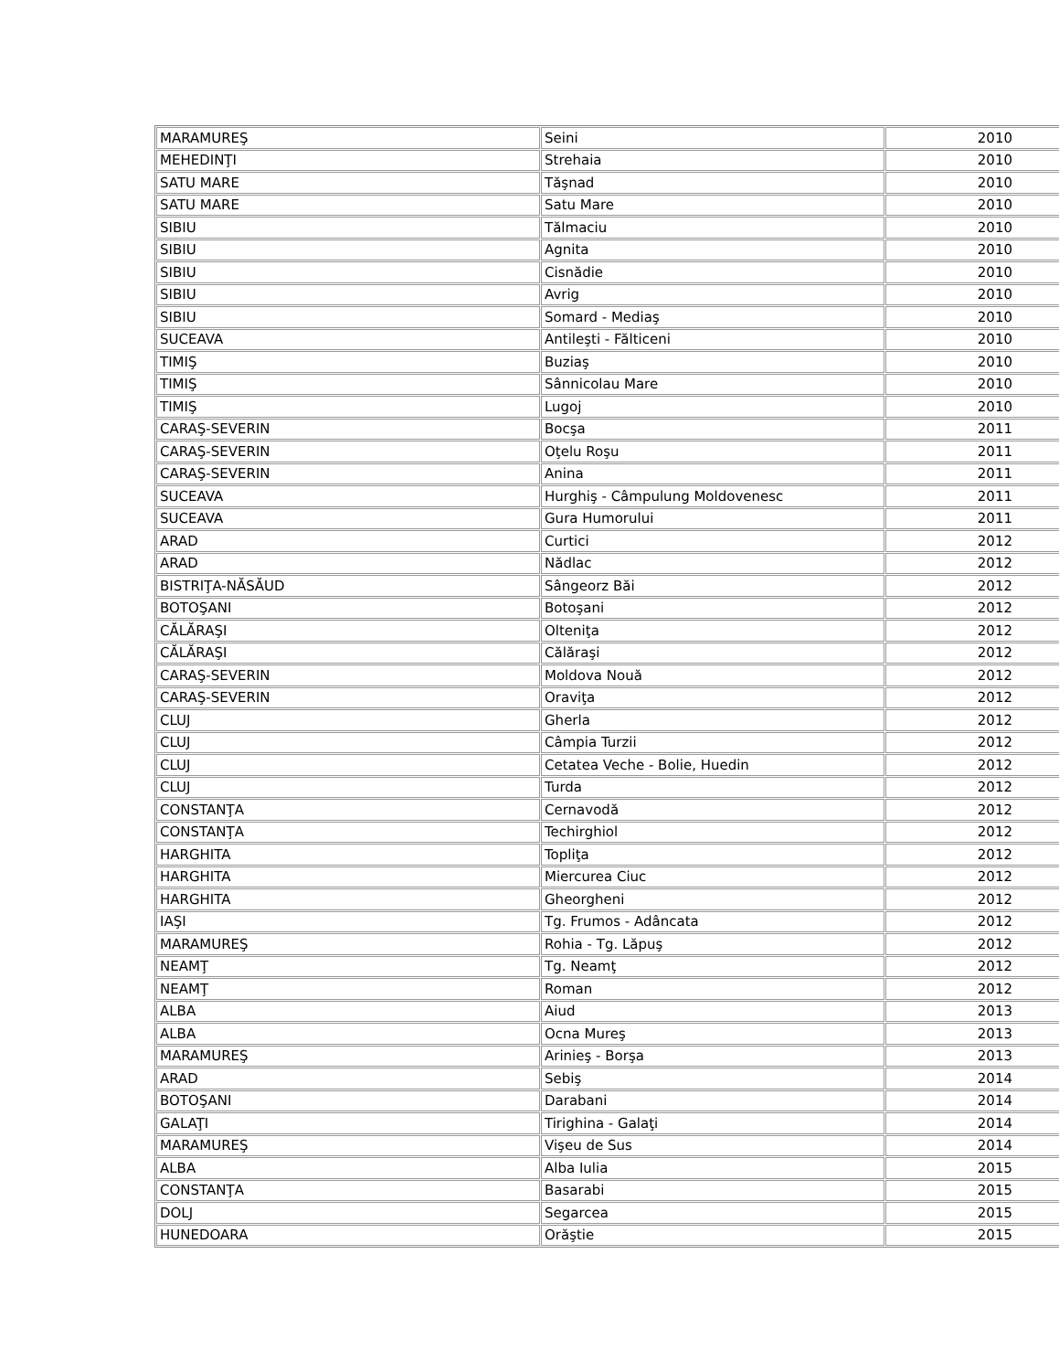| MARAMUREŞ | Seini | 2010 |
| MEHEDINŢI | Strehaia | 2010 |
| SATU MARE | Tăşnad | 2010 |
| SATU MARE | Satu Mare | 2010 |
| SIBIU | Tălmaciu | 2010 |
| SIBIU | Agnita | 2010 |
| SIBIU | Cisnădie | 2010 |
| SIBIU | Avrig | 2010 |
| SIBIU | Somard - Mediaş | 2010 |
| SUCEAVA | Antileşti - Fălticeni | 2010 |
| TIMIŞ | Buziaş | 2010 |
| TIMIŞ | Sânnicolau Mare | 2010 |
| TIMIŞ | Lugoj | 2010 |
| CARAŞ-SEVERIN | Bocşa | 2011 |
| CARAŞ-SEVERIN | Oţelu Roşu | 2011 |
| CARAŞ-SEVERIN | Anina | 2011 |
| SUCEAVA | Hurghiş - Câmpulung Moldovenesc | 2011 |
| SUCEAVA | Gura Humorului | 2011 |
| ARAD | Curtici | 2012 |
| ARAD | Nădlac | 2012 |
| BISTRIŢA-NĂSĂUD | Sângeorz Băi | 2012 |
| BOTOŞANI | Botoşani | 2012 |
| CĂLĂRAŞI | Olteniţa | 2012 |
| CĂLĂRAŞI | Călăraşi | 2012 |
| CARAŞ-SEVERIN | Moldova Nouă | 2012 |
| CARAŞ-SEVERIN | Oraviţa | 2012 |
| CLUJ | Gherla | 2012 |
| CLUJ | Câmpia Turzii | 2012 |
| CLUJ | Cetatea Veche - Bolie, Huedin | 2012 |
| CLUJ | Turda | 2012 |
| CONSTANŢA | Cernavodă | 2012 |
| CONSTANŢA | Techirghiol | 2012 |
| HARGHITA | Topliţa | 2012 |
| HARGHITA | Miercurea Ciuc | 2012 |
| HARGHITA | Gheorgheni | 2012 |
| IAŞI | Tg. Frumos - Adâncata | 2012 |
| MARAMUREŞ | Rohia - Tg. Lăpuş | 2012 |
| NEAMŢ | Tg. Neamţ | 2012 |
| NEAMŢ | Roman | 2012 |
| ALBA | Aiud | 2013 |
| ALBA | Ocna Mureş | 2013 |
| MARAMUREŞ | Arinieş - Borşa | 2013 |
| ARAD | Sebiş | 2014 |
| BOTOŞANI | Darabani | 2014 |
| GALAŢI | Tirighina - Galaţi | 2014 |
| MARAMUREŞ | Vişeu de Sus | 2014 |
| ALBA | Alba Iulia | 2015 |
| CONSTANŢA | Basarabi | 2015 |
| DOLJ | Segarcea | 2015 |
| HUNEDOARA | Orăştie | 2015 |